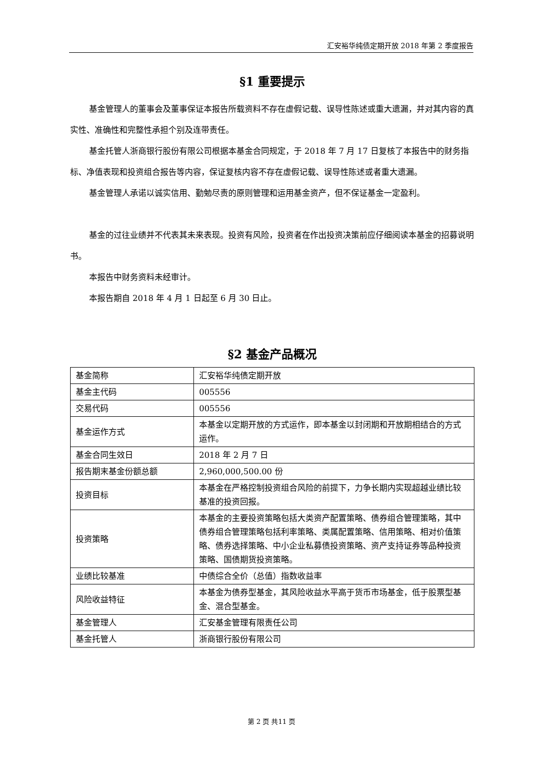汇安裕华纯债定期开放 2018 年第 2 季度报告
§1 重要提示
基金管理人的董事会及董事保证本报告所载资料不存在虚假记载、误导性陈述或重大遗漏，并对其内容的真实性、准确性和完整性承担个别及连带责任。
基金托管人浙商银行股份有限公司根据本基金合同规定，于 2018 年 7 月 17 日复核了本报告中的财务指标、净值表现和投资组合报告等内容，保证复核内容不存在虚假记载、误导性陈述或者重大遗漏。
基金管理人承诺以诚实信用、勤勉尽责的原则管理和运用基金资产，但不保证基金一定盈利。
基金的过往业绩并不代表其未来表现。投资有风险，投资者在作出投资决策前应仔细阅读本基金的招募说明书。
本报告中财务资料未经审计。
本报告期自 2018 年 4 月 1 日起至 6 月 30 日止。
§2 基金产品概况
| 基金简称 | 汇安裕华纯债定期开放 |
| 基金主代码 | 005556 |
| 交易代码 | 005556 |
| 基金运作方式 | 本基金以定期开放的方式运作，即本基金以封闭期和开放期相结合的方式运作。 |
| 基金合同生效日 | 2018 年 2 月 7 日 |
| 报告期末基金份额总额 | 2,960,000,500.00 份 |
| 投资目标 | 本基金在严格控制投资组合风险的前提下，力争长期内实现超越业绩比较基准的投资回报。 |
| 投资策略 | 本基金的主要投资策略包括大类资产配置策略、债券组合管理策略，其中债券组合管理策略包括利率策略、类属配置策略、信用策略、相对价值策略、债券选择策略、中小企业私募债投资策略、资产支持证券等品种投资策略、国债期货投资策略。 |
| 业绩比较基准 | 中债综合全价（总值）指数收益率 |
| 风险收益特征 | 本基金为债券型基金，其风险收益水平高于货币市场基金，低于股票型基金、混合型基金。 |
| 基金管理人 | 汇安基金管理有限责任公司 |
| 基金托管人 | 浙商银行股份有限公司 |
第 2 页 共11 页